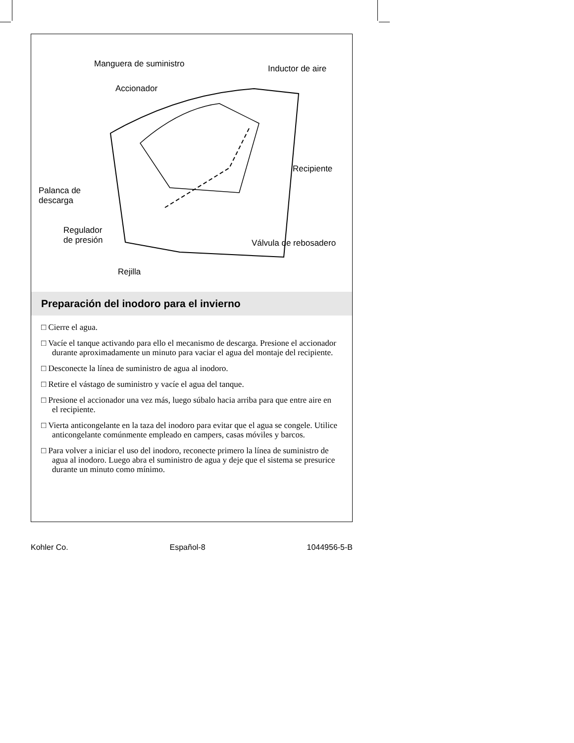Manguera de suministro Inductor de aire
Accionador
Recipiente
Palanca de
descarga
Regulador
de presión
Válvula de rebosadero
Rejilla
Preparación del inodoro para el invierno
□ Cierre el agua.
□ Vacíe el tanque activando para ello el mecanismo de descarga. Presione el accionador durante aproximadamente un minuto para vaciar el agua del montaje del recipiente.
□ Desconecte la línea de suministro de agua al inodoro.
□ Retire el vástago de suministro y vacíe el agua del tanque.
□ Presione el accionador una vez más, luego súbalo hacia arriba para que entre aire en el recipiente.
□ Vierta anticongelante en la taza del inodoro para evitar que el agua se congele. Utilice anticongelante comúnmente empleado en campers, casas móviles y barcos.
□ Para volver a iniciar el uso del inodoro, reconecte primero la línea de suministro de agua al inodoro. Luego abra el suministro de agua y deje que el sistema se presurice durante un minuto como mínimo.
Kohler Co. Español-8 1044956-5-B